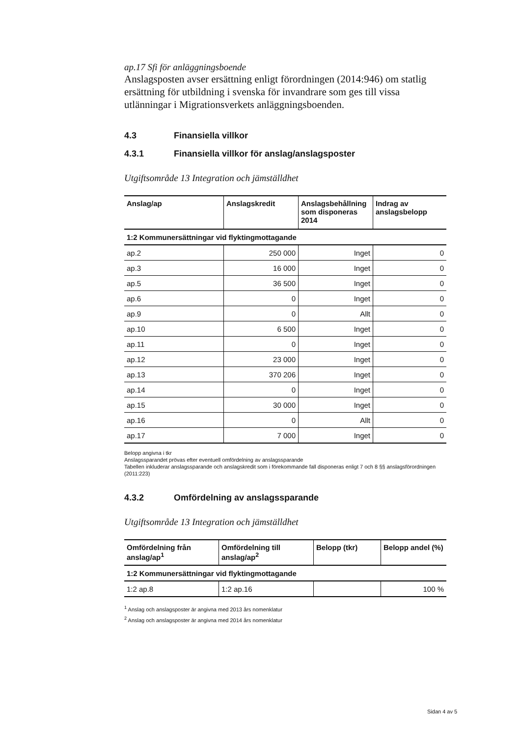ap.17 Sfi för anläggningsboende
Anslagsposten avser ersättning enligt förordningen (2014:946) om statlig ersättning för utbildning i svenska för invandrare som ges till vissa utlänningar i Migrationsverkets anläggningsboenden.
4.3 Finansiella villkor
4.3.1 Finansiella villkor för anslag/anslagsposter
Utgiftsområde 13 Integration och jämställdhet
| Anslag/ap | Anslagskredit | Anslagsbehållning som disponeras 2014 | Indrag av anslagsbelopp |
| --- | --- | --- | --- |
| 1:2 Kommunersättningar vid flyktingmottagande | | | |
| ap.2 | 250 000 | Inget | 0 |
| ap.3 | 16 000 | Inget | 0 |
| ap.5 | 36 500 | Inget | 0 |
| ap.6 | 0 | Inget | 0 |
| ap.9 | 0 | Allt | 0 |
| ap.10 | 6 500 | Inget | 0 |
| ap.11 | 0 | Inget | 0 |
| ap.12 | 23 000 | Inget | 0 |
| ap.13 | 370 206 | Inget | 0 |
| ap.14 | 0 | Inget | 0 |
| ap.15 | 30 000 | Inget | 0 |
| ap.16 | 0 | Allt | 0 |
| ap.17 | 7 000 | Inget | 0 |
Belopp angivna i tkr
Anslagssparandet prövas efter eventuell omfördelning av anslagssparande
Tabellen inkluderar anslagssparande och anslagskredit som i förekommande fall disponeras enligt 7 och 8 §§ anslagsförordningen (2011:223)
4.3.2 Omfördelning av anslagssparande
Utgiftsområde 13 Integration och jämställdhet
| Omfördelning från anslag/ap<sup>1</sup> | Omfördelning till anslag/ap<sup>2</sup> | Belopp (tkr) | Belopp andel (%) |
| --- | --- | --- | --- |
| 1:2 Kommunersättningar vid flyktingmottagande | | | |
| 1:2 ap.8 | 1:2 ap.16 | | 100 % |
<sup>1</sup> Anslag och anslagsposter är angivna med 2013 års nomenklatur
<sup>2</sup> Anslag och anslagsposter är angivna med 2014 års nomenklatur
Sidan 4 av 5